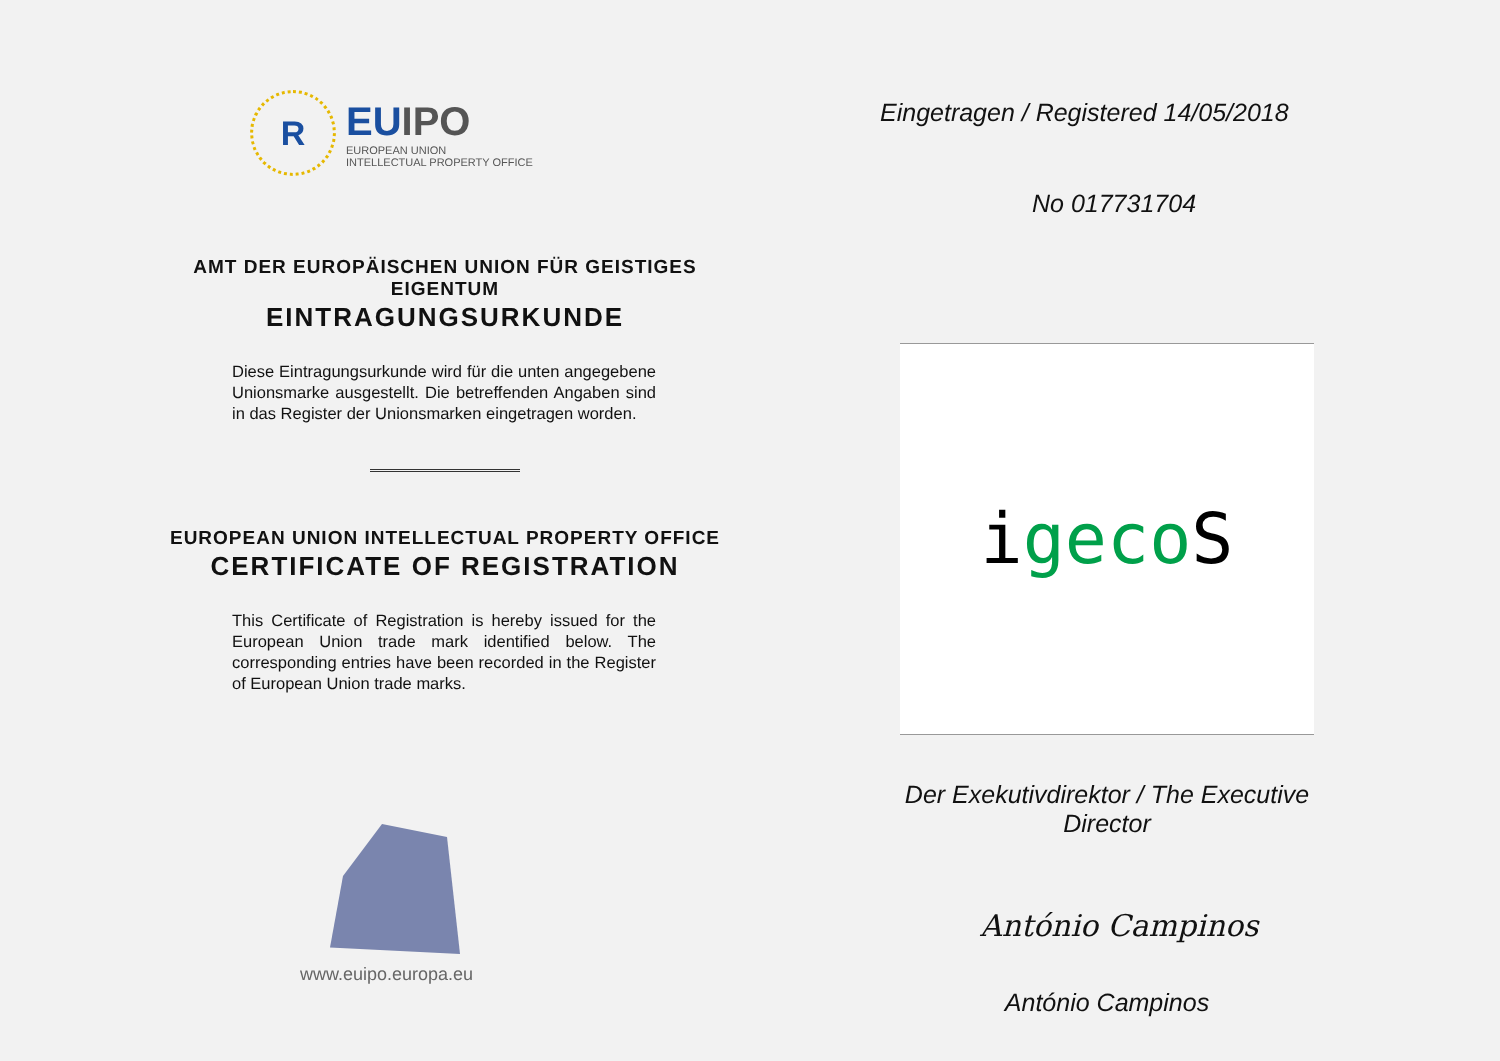R
EUIPO
EUROPEAN UNION
INTELLECTUAL PROPERTY OFFICE
AMT DER EUROPÄISCHEN UNION FÜR GEISTIGES EIGENTUM
EINTRAGUNGSURKUNDE
Diese Eintragungsurkunde wird für die unten angegebene Unionsmarke ausgestellt. Die betreffenden Angaben sind in das Register der Unionsmarken eingetragen worden.
EUROPEAN UNION INTELLECTUAL PROPERTY OFFICE
CERTIFICATE OF REGISTRATION
This Certificate of Registration is hereby issued for the European Union trade mark identified below. The corresponding entries have been recorded in the Register of European Union trade marks.
www.euipo.europa.eu
Eingetragen / Registered 14/05/2018
No 017731704
igecoS
Der Exekutivdirektor / The Executive Director
António Campinos
António Campinos